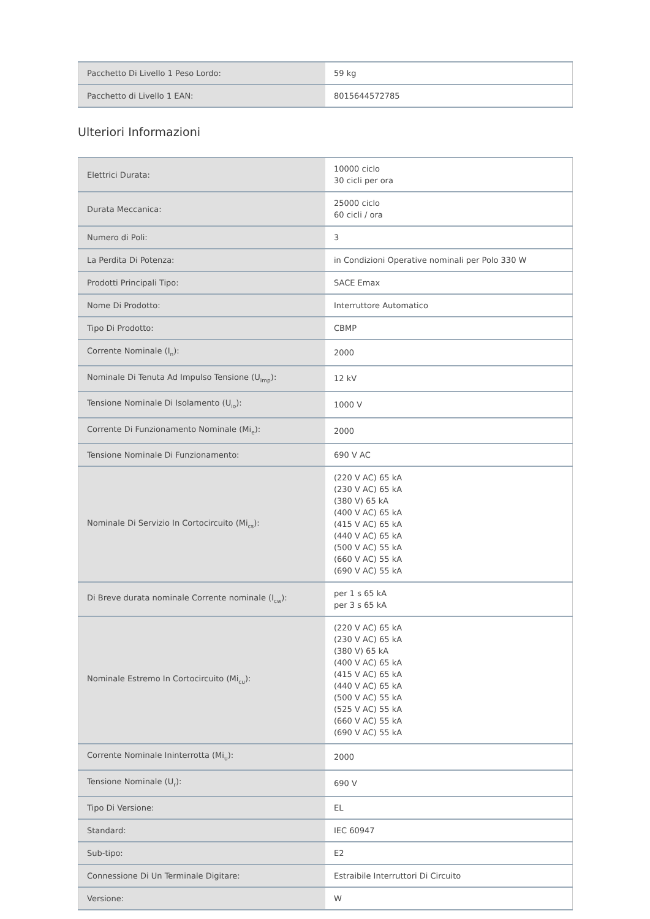| Pacchetto Di Livello 1 Peso Lordo: | 59 kg |
| Pacchetto di Livello 1 EAN: | 8015644572785 |
Ulteriori Informazioni
| Elettrici Durata: | 10000 ciclo 30 cicli per ora |
| Durata Meccanica: | 25000 ciclo 60 cicli / ora |
| Numero di Poli: | 3 |
| La Perdita Di Potenza: | in Condizioni Operative nominali per Polo 330 W |
| Prodotti Principali Tipo: | SACE Emax |
| Nome Di Prodotto: | Interruttore Automatico |
| Tipo Di Prodotto: | CBMP |
| Corrente Nominale (I<sub>n</sub>): | 2000 |
| Nominale Di Tenuta Ad Impulso Tensione (U<sub>imp</sub>): | 12 kV |
| Tensione Nominale Di Isolamento (U<sub>io</sub>): | 1000 V |
| Corrente Di Funzionamento Nominale (Mi<sub>e</sub>): | 2000 |
| Tensione Nominale Di Funzionamento: | 690 V AC |
| Nominale Di Servizio In Cortocircuito (Mi<sub>cs</sub>): | (220 V AC) 65 kA (230 V AC) 65 kA (380 V) 65 kA (400 V AC) 65 kA (415 V AC) 65 kA (440 V AC) 65 kA (500 V AC) 55 kA (660 V AC) 55 kA (690 V AC) 55 kA |
| Di Breve durata nominale Corrente nominale (I<sub>cw</sub>): | per 1 s 65 kA per 3 s 65 kA |
| Nominale Estremo In Cortocircuito (Mi<sub>cu</sub>): | (220 V AC) 65 kA (230 V AC) 65 kA (380 V) 65 kA (400 V AC) 65 kA (415 V AC) 65 kA (440 V AC) 65 kA (500 V AC) 55 kA (525 V AC) 55 kA (660 V AC) 55 kA (690 V AC) 55 kA |
| Corrente Nominale Ininterrotta (Mi<sub>u</sub>): | 2000 |
| Tensione Nominale (U<sub>r</sub>): | 690 V |
| Tipo Di Versione: | EL |
| Standard: | IEC 60947 |
| Sub-tipo: | E2 |
| Connessione Di Un Terminale Digitare: | Estraibile Interruttori Di Circuito |
| Versione: | W |